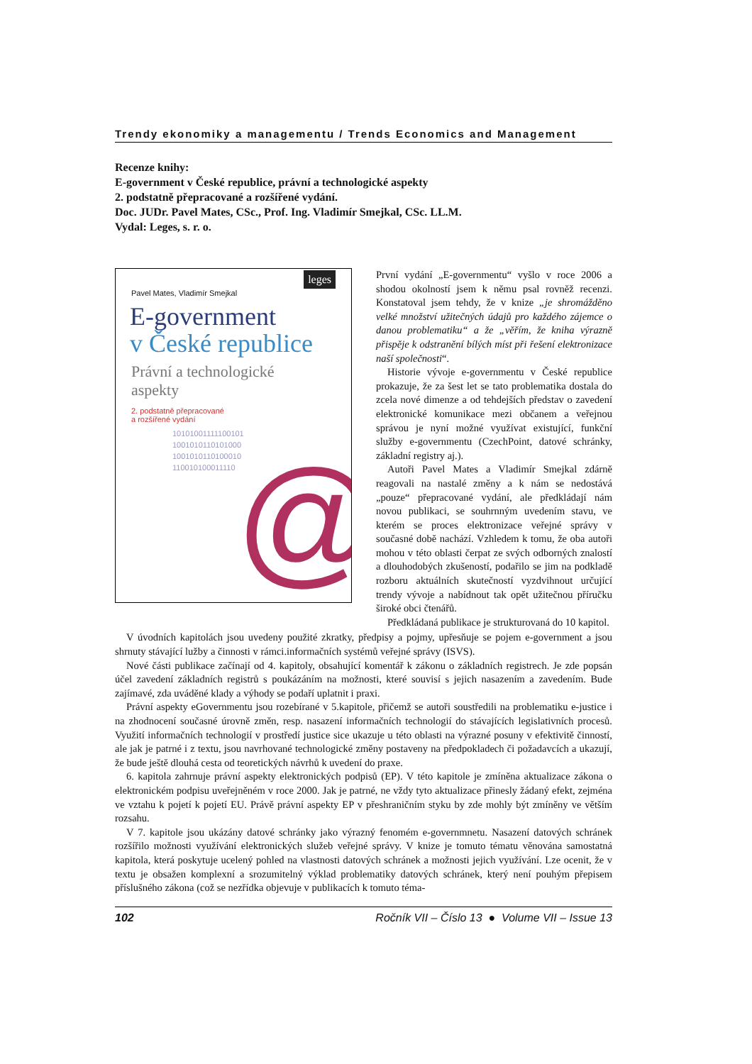Trendy ekonomiky a managementu / Trends Economics and Management
Recenze knihy:
E-government v České republice, právní a technologické aspekty
2. podstatně přepracované a rozšířené vydání.
Doc. JUDr. Pavel Mates, CSc., Prof. Ing. Vladimír Smejkal, CSc. LL.M.
Vydal: Leges, s. r. o.
leges
Pavel Mates, Vladimír Smejkal
E-government
v České republice
Právní a technologické
aspekty
2. podstatně přepracované
a rozšířené vydání
@
10101001111100101
1001010110101000
1001010110100010
110010100011110
První vydání „E-governmentu“ vyšlo v roce 2006 a shodou okolností jsem k němu psal rovněž recenzi. Konstatoval jsem tehdy, že v knize „je shromážděno velké množství užitečných údajů pro každého zájemce o danou problematiku“ a že „věřím, že kniha výrazně přispěje k odstranění bílých míst při řešení elektronizace naší společnosti“.
Historie vývoje e-governmentu v České republice prokazuje, že za šest let se tato problematika dostala do zcela nové dimenze a od tehdejších představ o zavedení elektronické komunikace mezi občanem a veřejnou správou je nyní možné využívat existující, funkční služby e-governmentu (CzechPoint, datové schránky, základní registry aj.).
Autoři Pavel Mates a Vladimír Smejkal zdárně reagovali na nastalé změny a k nám se nedostává „pouze“ přepracované vydání, ale předkládají nám novou publikaci, se souhrnným uvedením stavu, ve kterém se proces elektronizace veřejné správy v současné době nachází. Vzhledem k tomu, že oba autoři mohou v této oblasti čerpat ze svých odborných znalostí a dlouhodobých zkušeností, podařilo se jim na podkladě rozboru aktuálních skutečností vyzdvihnout určující trendy vývoje a nabídnout tak opět užitečnou příručku široké obci čtenářů.
Předkládaná publikace je strukturovaná do 10 kapitol.
V úvodních kapitolách jsou uvedeny použité zkratky, předpisy a pojmy, upřesňuje se pojem e-government a jsou shrnuty stávající lužby a činnosti v rámci.informačních systémů veřejné správy (ISVS).
Nové části publikace začínají od 4. kapitoly, obsahující komentář k zákonu o základních registrech. Je zde popsán účel zavedení základních registrů s poukázáním na možnosti, které souvisí s jejich nasazením a zavedením. Bude zajímavé, zda uváděné klady a výhody se podaří uplatnit i praxi.
Právní aspekty eGovernmentu jsou rozebírané v 5.kapitole, přičemž se autoři soustředili na problematiku e-justice i na zhodnocení současné úrovně změn, resp. nasazení informačních technologií do stávajících legislativních procesů. Využití informačních technologií v prostředí justice sice ukazuje u této oblasti na výrazné posuny v efektivitě činností, ale jak je patrné i z textu, jsou navrhované technologické změny postaveny na předpokladech či požadavcích a ukazují, že bude ještě dlouhá cesta od teoretických návrhů k uvedení do praxe.
6. kapitola zahrnuje právní aspekty elektronických podpisů (EP). V této kapitole je zmíněna aktualizace zákona o elektronickém podpisu uveřejněném v roce 2000. Jak je patrné, ne vždy tyto aktualizace přinesly žádaný efekt, zejména ve vztahu k pojetí k pojetí EU. Právě právní aspekty EP v přeshraničním styku by zde mohly být zmíněny ve větším rozsahu.
V 7. kapitole jsou ukázány datové schránky jako výrazný fenomém e-governmnetu. Nasazení datových schránek rozšířilo možnosti využívání elektronických služeb veřejné správy. V knize je tomuto tématu věnována samostatná kapitola, která poskytuje ucelený pohled na vlastnosti datových schránek a možnosti jejich využívání. Lze ocenit, že v textu je obsažen komplexní a srozumitelný výklad problematiky datových schránek, který není pouhým přepisem příslušného zákona (což se nezřídka objevuje v publikacích k tomuto téma-
102 Ročník VII – Číslo 13 ● Volume VII – Issue 13